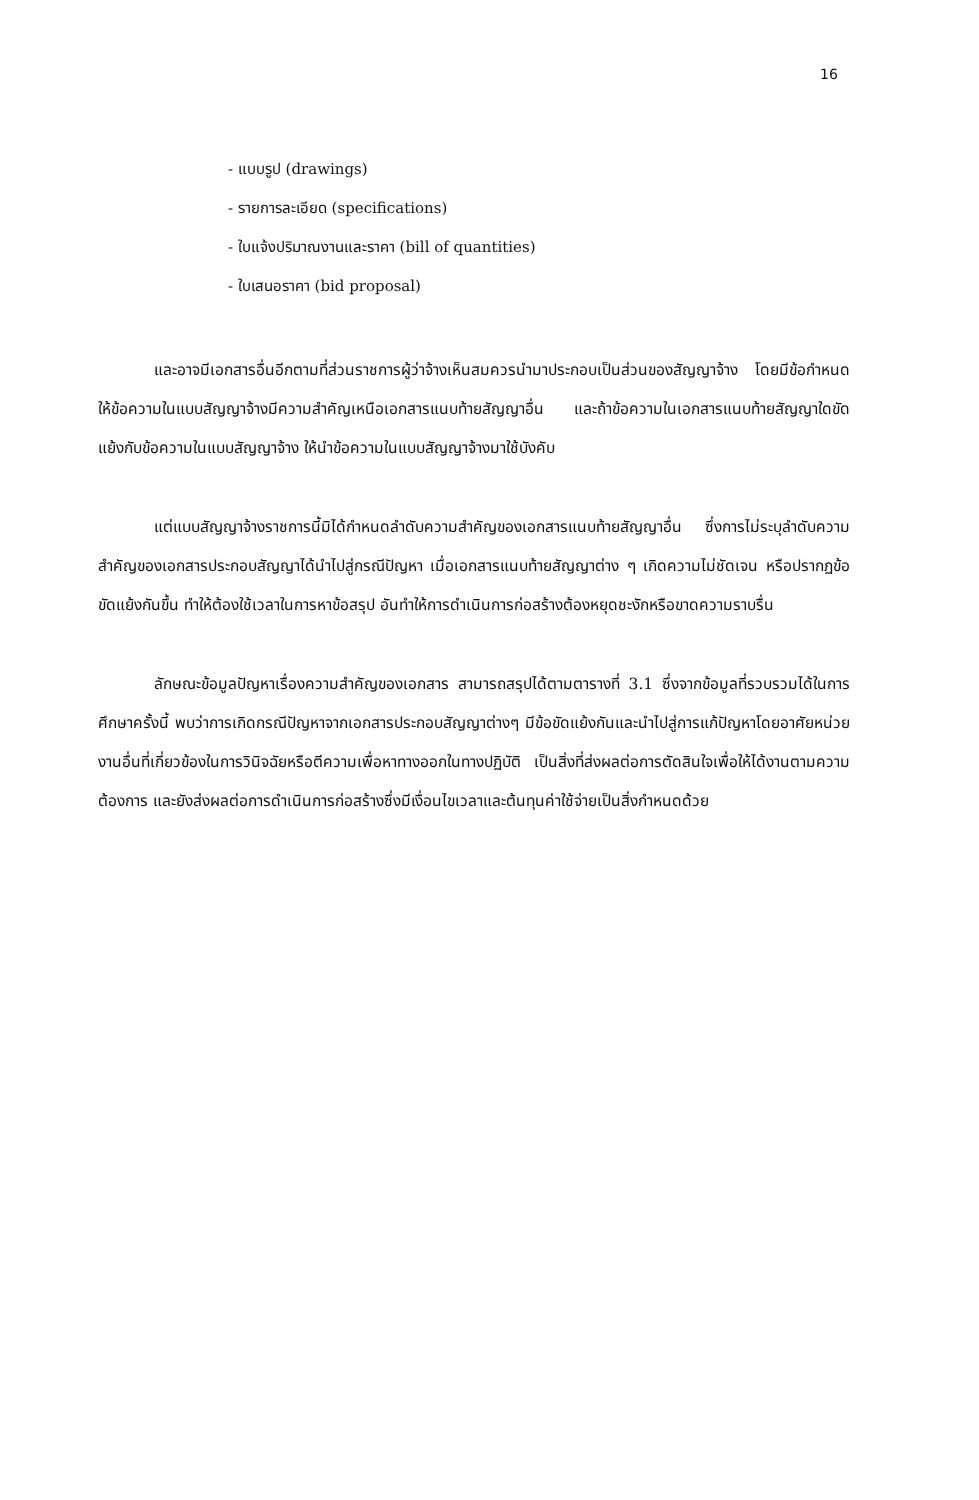16
- แบบรูป (drawings)
- รายการละเอียด (specifications)
- ใบแจ้งปริมาณงานและราคา (bill of quantities)
- ใบเสนอราคา (bid proposal)
และอาจมีเอกสารอื่นอีกตามที่ส่วนราชการผู้ว่าจ้างเห็นสมควรนำมาประกอบเป็นส่วนของสัญญาจ้าง โดยมีข้อกำหนดให้ข้อความในแบบสัญญาจ้างมีความสำคัญเหนือเอกสารแนบท้ายสัญญาอื่น และถ้าข้อความในเอกสารแนบท้ายสัญญาใดขัดแย้งกับข้อความในแบบสัญญาจ้าง ให้นำข้อความในแบบสัญญาจ้างมาใช้บังคับ
แต่แบบสัญญาจ้างราชการนี้มิได้กำหนดลำดับความสำคัญของเอกสารแนบท้ายสัญญาอื่น ซึ่งการไม่ระบุลำดับความสำคัญของเอกสารประกอบสัญญาได้นำไปสู่กรณีปัญหา เมื่อเอกสารแนบท้ายสัญญาต่าง ๆ เกิดความไม่ชัดเจน หรือปรากฏข้อขัดแย้งกันขึ้น ทำให้ต้องใช้เวลาในการหาข้อสรุป อันทำให้การดำเนินการก่อสร้างต้องหยุดชะงักหรือขาดความราบรื่น
ลักษณะข้อมูลปัญหาเรื่องความสำคัญของเอกสาร สามารถสรุปได้ตามตารางที่ 3.1 ซึ่งจากข้อมูลที่รวบรวมได้ในการศึกษาครั้งนี้ พบว่าการเกิดกรณีปัญหาจากเอกสารประกอบสัญญาต่างๆ มีข้อขัดแย้งกันและนำไปสู่การแก้ปัญหาโดยอาศัยหน่วยงานอื่นที่เกี่ยวข้องในการวินิจฉัยหรือตีความเพื่อหาทางออกในทางปฏิบัติ เป็นสิ่งที่ส่งผลต่อการตัดสินใจเพื่อให้ได้งานตามความต้องการ และยังส่งผลต่อการดำเนินการก่อสร้างซึ่งมีเงื่อนไขเวลาและต้นทุนค่าใช้จ่ายเป็นสิ่งกำหนดด้วย